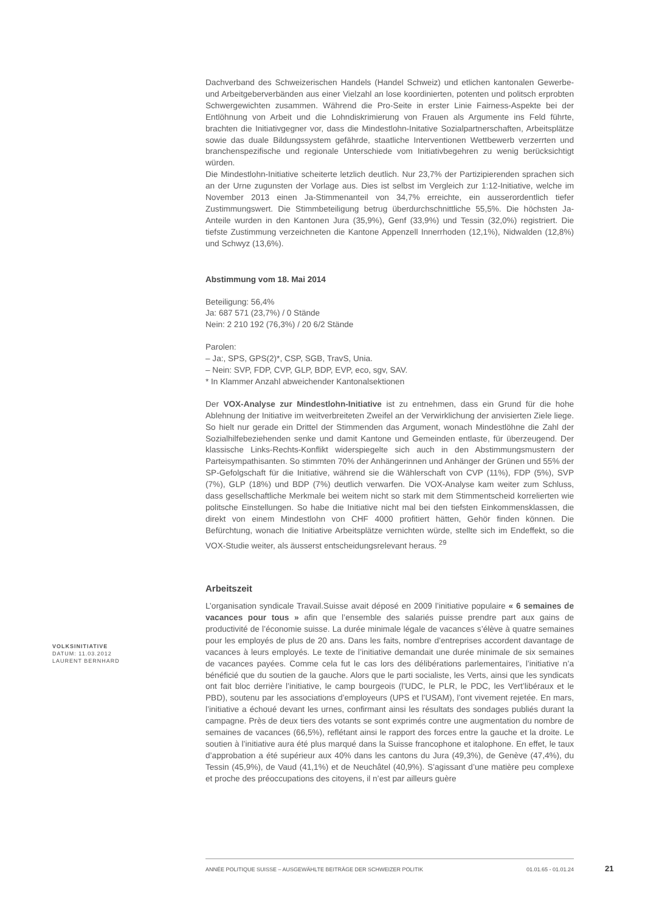Dachverband des Schweizerischen Handels (Handel Schweiz) und etlichen kantonalen Gewerbe- und Arbeitgeberverbänden aus einer Vielzahl an lose koordinierten, potenten und politsch erprobten Schwergewichten zusammen. Während die Pro-Seite in erster Linie Fairness-Aspekte bei der Entlöhnung von Arbeit und die Lohndiskrimierung von Frauen als Argumente ins Feld führte, brachten die Initiativgegner vor, dass die Mindestlohn-Initative Sozialpartnerschaften, Arbeitsplätze sowie das duale Bildungssystem gefährde, staatliche Interventionen Wettbewerb verzerrten und branchenspezifische und regionale Unterschiede vom Initiativbegehren zu wenig berücksichtigt würden.
Die Mindestlohn-Initiative scheiterte letzlich deutlich. Nur 23,7% der Partizipierenden sprachen sich an der Urne zugunsten der Vorlage aus. Dies ist selbst im Vergleich zur 1:12-Initiative, welche im November 2013 einen Ja-Stimmenanteil von 34,7% erreichte, ein ausserordentlich tiefer Zustimmungswert. Die Stimmbeteiligung betrug überdurchschnittliche 55,5%. Die höchsten Ja-Anteile wurden in den Kantonen Jura (35,9%), Genf (33,9%) und Tessin (32,0%) registriert. Die tiefste Zustimmung verzeichneten die Kantone Appenzell Innerrhoden (12,1%), Nidwalden (12,8%) und Schwyz (13,6%).
Abstimmung vom 18. Mai 2014
Beteiligung: 56,4%
Ja: 687 571 (23,7%) / 0 Stände
Nein: 2 210 192 (76,3%) / 20 6/2 Stände
Parolen:
– Ja:, SPS, GPS(2)*, CSP, SGB, TravS, Unia.
– Nein: SVP, FDP, CVP, GLP, BDP, EVP, eco, sgv, SAV.
* In Klammer Anzahl abweichender Kantonalsektionen
Der VOX-Analyse zur Mindestlohn-Initiative ist zu entnehmen, dass ein Grund für die hohe Ablehnung der Initiative im weitverbreiteten Zweifel an der Verwirklichung der anvisierten Ziele liege. So hielt nur gerade ein Drittel der Stimmenden das Argument, wonach Mindestlöhne die Zahl der Sozialhilfebeziehenden senke und damit Kantone und Gemeinden entlaste, für überzeugend. Der klassische Links-Rechts-Konflikt widerspiegelte sich auch in den Abstimmungsmustern der Parteisympathisanten. So stimmten 70% der Anhängerinnen und Anhänger der Grünen und 55% der SP-Gefolgschaft für die Initiative, während sie die Wählerschaft von CVP (11%), FDP (5%), SVP (7%), GLP (18%) und BDP (7%) deutlich verwarfen. Die VOX-Analyse kam weiter zum Schluss, dass gesellschaftliche Merkmale bei weitem nicht so stark mit dem Stimmentscheid korrelierten wie politsche Einstellungen. So habe die Initiative nicht mal bei den tiefsten Einkommensklassen, die direkt von einem Mindestlohn von CHF 4000 profitiert hätten, Gehör finden können. Die Befürchtung, wonach die Initiative Arbeitsplätze vernichten würde, stellte sich im Endeffekt, so die VOX-Studie weiter, als äusserst entscheidungsrelevant heraus. <sup>29</sup>
Arbeitszeit
L’organisation syndicale Travail.Suisse avait déposé en 2009 l’initiative populaire « 6 semaines de vacances pour tous » afin que l’ensemble des salariés puisse prendre part aux gains de productivité de l’économie suisse. La durée minimale légale de vacances s’élève à quatre semaines pour les employés de plus de 20 ans. Dans les faits, nombre d’entreprises accordent davantage de vacances à leurs employés. Le texte de l’initiative demandait une durée minimale de six semaines de vacances payées. Comme cela fut le cas lors des délibérations parlementaires, l’initiative n’a bénéficié que du soutien de la gauche. Alors que le parti socialiste, les Verts, ainsi que les syndicats ont fait bloc derrière l’initiative, le camp bourgeois (l’UDC, le PLR, le PDC, les Vert’libéraux et le PBD), soutenu par les associations d’employeurs (UPS et l’USAM), l’ont vivement rejetée. En mars, l’initiative a échoué devant les urnes, confirmant ainsi les résultats des sondages publiés durant la campagne. Près de deux tiers des votants se sont exprimés contre une augmentation du nombre de semaines de vacances (66,5%), reflétant ainsi le rapport des forces entre la gauche et la droite. Le soutien à l’initiative aura été plus marqué dans la Suisse francophone et italophone. En effet, le taux d’approbation a été supérieur aux 40% dans les cantons du Jura (49,3%), de Genève (47,4%), du Tessin (45,9%), de Vaud (41,1%) et de Neuchâtel (40,9%). S’agissant d’une matière peu complexe et proche des préoccupations des citoyens, il n’est par ailleurs guère
VOLKSINITIATIVE
DATUM: 11.03.2012
LAURENT BERNHARD
ANNÉE POLITIQUE SUISSE – AUSGEWÄHLTE BEITRÄGE DER SCHWEIZER POLITIK 01.01.65 - 01.01.24
21